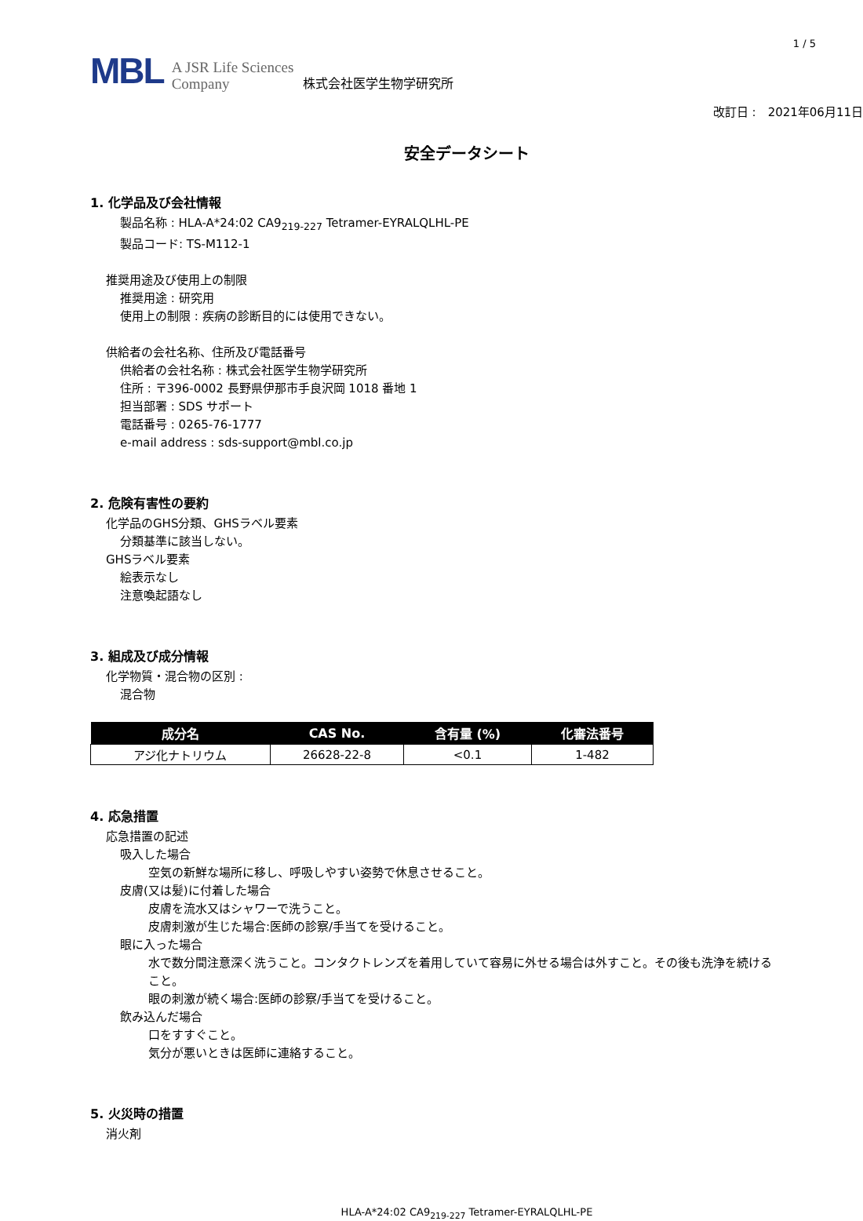1 / 5
MBL A JSR Life Sciences
Company 株式会社医学生物学研究所
改訂日 :　2021年06月11日
安全データシート
1. 化学品及び会社情報
製品名称 : HLA-A*24:02 CA9<sub>219-227</sub> Tetramer-EYRALQLHL-PE
製品コード: TS-M112-1
推奨用途及び使用上の制限
推奨用途 : 研究用
使用上の制限 : 疾病の診断目的には使用できない。
供給者の会社名称、住所及び電話番号
供給者の会社名称 : 株式会社医学生物学研究所
住所 : 〒396-0002 長野県伊那市手良沢岡 1018 番地 1
担当部署 : SDS サポート
電話番号 : 0265-76-1777
e-mail address : sds-support@mbl.co.jp
2. 危険有害性の要約
化学品のGHS分類、GHSラベル要素
分類基準に該当しない。
GHSラベル要素
絵表示なし
注意喚起語なし
3. 組成及び成分情報
化学物質・混合物の区別 :
混合物
| 成分名 | CAS No. | 含有量 (%) | 化審法番号 |
| --- | --- | --- | --- |
| アジ化ナトリウム | 26628-22-8 | <0.1 | 1-482 |
4. 応急措置
応急措置の記述
吸入した場合
空気の新鮮な場所に移し、呼吸しやすい姿勢で休息させること。
皮膚(又は髪)に付着した場合
皮膚を流水又はシャワーで洗うこと。
皮膚刺激が生じた場合:医師の診察/手当てを受けること。
眼に入った場合
水で数分間注意深く洗うこと。コンタクトレンズを着用していて容易に外せる場合は外すこと。その後も洗浄を続けること。
眼の刺激が続く場合:医師の診察/手当てを受けること。
飲み込んだ場合
口をすすぐこと。
気分が悪いときは医師に連絡すること。
5. 火災時の措置
消火剤
HLA-A*24:02 CA9<sub>219-227</sub> Tetramer-EYRALQLHL-PE